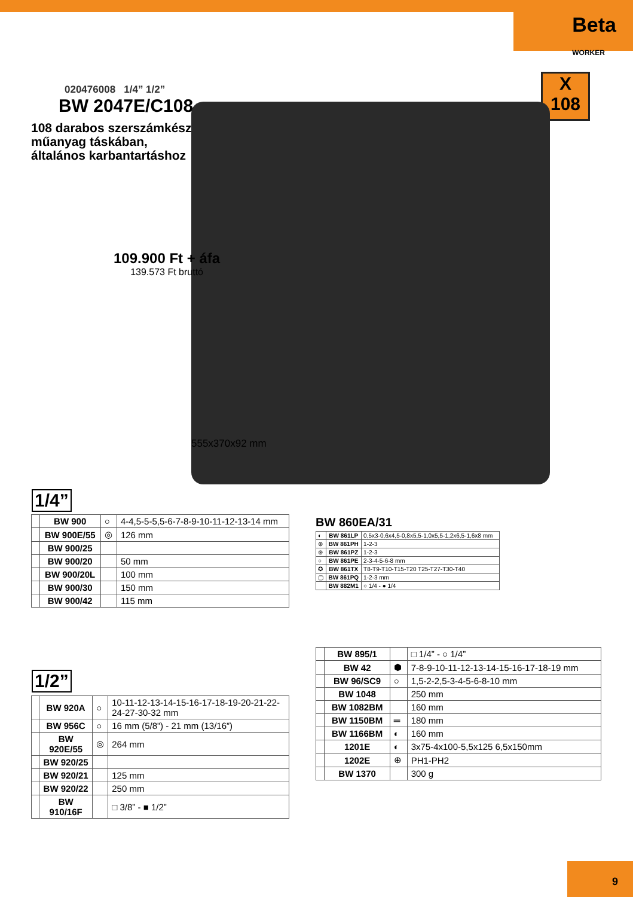Beta
WORKER
020476008 1/4” 1/2”
BW 2047E/C108
108 darabos szerszámkészlet
műanyag táskában,
általános karbantartáshoz
X
108
109.900 Ft + áfa
139.573 Ft bruttó
555x370x92 mm
1/4”
| | BW 900 | ○ | 4-4,5-5-5,5-6-7-8-9-10-11-12-13-14 mm |
| | BW 900E/55 | ◎ | 126 mm |
| | BW 900/25 | | |
| | BW 900/20 | | 50 mm |
| | BW 900/20L | | 100 mm |
| | BW 900/30 | | 150 mm |
| | BW 900/42 | | 115 mm |
1/2”
| | BW 920A | ○ | 10-11-12-13-14-15-16-17-18-19-20-21-22-24-27-30-32 mm |
| | BW 956C | ○ | 16 mm (5/8”) - 21 mm (13/16”) |
| | BW 920E/55 | ◎ | 264 mm |
| | BW 920/25 | | |
| | BW 920/21 | | 125 mm |
| | BW 920/22 | | 250 mm |
| | BW 910/16F | | □ 3/8” - ■ 1/2” |
BW 860EA/31
| ◐ | BW 861LP | 0,5x3-0,6x4,5-0,8x5,5-1,0x5,5-1,2x6,5-1,6x8 mm |
| ⊕ | BW 861PH | 1-2-3 |
| ⊛ | BW 861PZ | 1-2-3 |
| ○ | BW 861PE | 2-3-4-5-6-8 mm |
| ✪ | BW 861TX | T8-T9-T10-T15-T20 T25-T27-T30-T40 |
| ▢ | BW 861PQ | 1-2-3 mm |
| | BW 882M1 | ○ 1/4 - ● 1/4 |
| | BW 895/1 | | □ 1/4” - ○ 1/4” |
| | BW 42 | ⬢ | 7-8-9-10-11-12-13-14-15-16-17-18-19 mm |
| | BW 96/SC9 | ○ | 1,5-2-2,5-3-4-5-6-8-10 mm |
| | BW 1048 | | 250 mm |
| | BW 1082BM | | 160 mm |
| | BW 1150BM | ═ | 180 mm |
| | BW 1166BM | ◐ | 160 mm |
| | 1201E | ◐ | 3x75-4x100-5,5x125 6,5x150mm |
| | 1202E | ⊕ | PH1-PH2 |
| | BW 1370 | | 300 g |
9